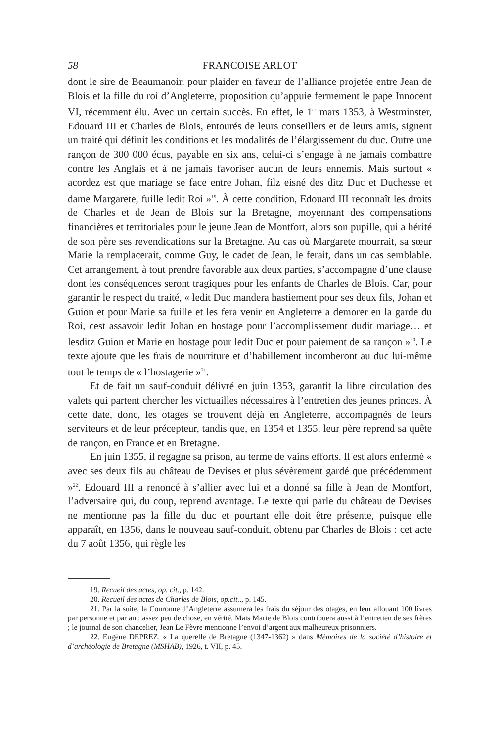58 FRANCOISE ARLOT
dont le sire de Beaumanoir, pour plaider en faveur de l’alliance projetée entre Jean de Blois et la fille du roi d’Angleterre, proposition qu’appuie fermement le pape Innocent VI, récemment élu. Avec un certain succès. En effet, le 1<sup>er</sup> mars 1353, à Westminster, Edouard III et Charles de Blois, entourés de leurs conseillers et de leurs amis, signent un traité qui définit les conditions et les modalités de l’élargissement du duc. Outre une rançon de 300 000 écus, payable en six ans, celui-ci s’engage à ne jamais combattre contre les Anglais et à ne jamais favoriser aucun de leurs ennemis. Mais surtout « acordez est que mariage se face entre Johan, filz eisné des ditz Duc et Duchesse et dame Margarete, fuille ledit Roi »<sup>19</sup>. À cette condition, Edouard III reconnaît les droits de Charles et de Jean de Blois sur la Bretagne, moyennant des compensations financières et territoriales pour le jeune Jean de Montfort, alors son pupille, qui a hérité de son père ses revendications sur la Bretagne. Au cas où Margarete mourrait, sa sœur Marie la remplacerait, comme Guy, le cadet de Jean, le ferait, dans un cas semblable. Cet arrangement, à tout prendre favorable aux deux parties, s’accompagne d’une clause dont les conséquences seront tragiques pour les enfants de Charles de Blois. Car, pour garantir le respect du traité, « ledit Duc mandera hastiement pour ses deux fils, Johan et Guion et pour Marie sa fuille et les fera venir en Angleterre a demorer en la garde du Roi, cest assavoir ledit Johan en hostage pour l’accomplissement dudit mariage… et lesditz Guion et Marie en hostage pour ledit Duc et pour paiement de sa rançon »<sup>20</sup>. Le texte ajoute que les frais de nourriture et d’habillement incomberont au duc lui-même tout le temps de « l’hostagerie »<sup>21</sup>.
Et de fait un sauf-conduit délivré en juin 1353, garantit la libre circulation des valets qui partent chercher les victuailles nécessaires à l’entretien des jeunes princes. À cette date, donc, les otages se trouvent déjà en Angleterre, accompagnés de leurs serviteurs et de leur précepteur, tandis que, en 1354 et 1355, leur père reprend sa quête de rançon, en France et en Bretagne.
En juin 1355, il regagne sa prison, au terme de vains efforts. Il est alors enfermé « avec ses deux fils au château de Devises et plus sévèrement gardé que précédemment »<sup>22</sup>. Edouard III a renoncé à s’allier avec lui et a donné sa fille à Jean de Montfort, l’adversaire qui, du coup, reprend avantage. Le texte qui parle du château de Devises ne mentionne pas la fille du duc et pourtant elle doit être présente, puisque elle apparaît, en 1356, dans le nouveau sauf-conduit, obtenu par Charles de Blois : cet acte du 7 août 1356, qui règle les
19. Recueil des actes, op. cit., p. 142.
20. Recueil des actes de Charles de Blois, op.cit.., p. 145.
21. Par la suite, la Couronne d’Angleterre assumera les frais du séjour des otages, en leur allouant 100 livres par personne et par an ; assez peu de chose, en vérité. Mais Marie de Blois contribuera aussi à l’entretien de ses frères ; le journal de son chancelier, Jean Le Fèvre mentionne l’envoi d’argent aux malheureux prisonniers.
22. Eugène DEPREZ, « La querelle de Bretagne (1347-1362) » dans Mémoires de la société d’histoire et d’archéologie de Bretagne (MSHAB), 1926, t. VII, p. 45.